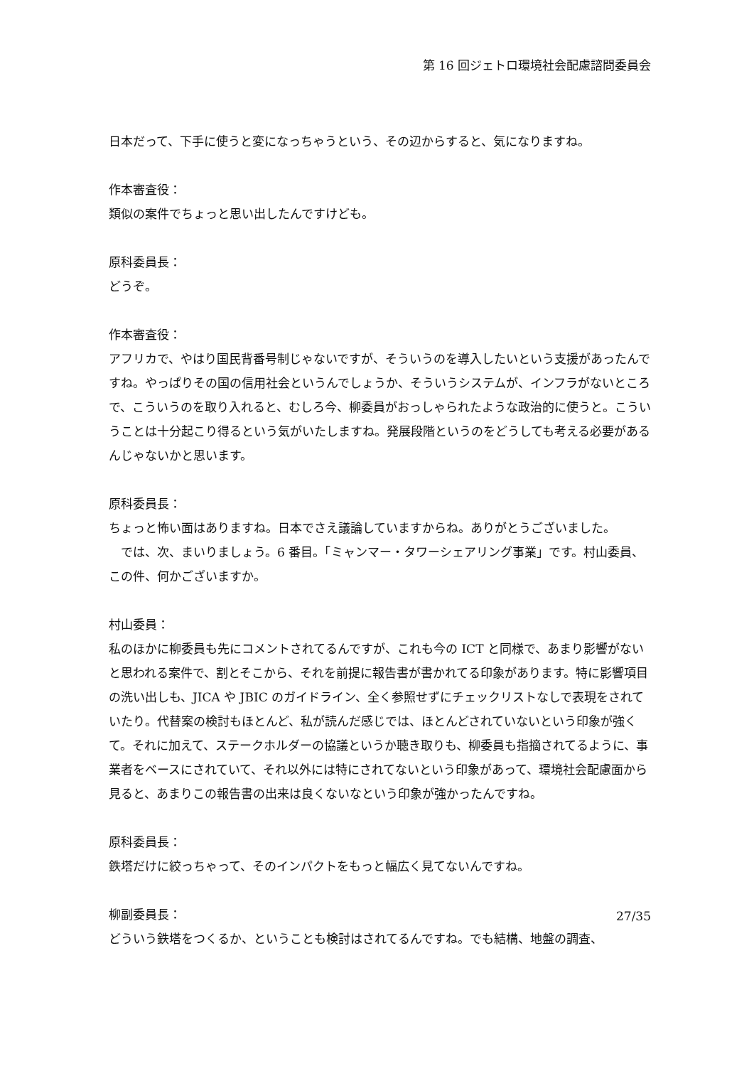第 16 回ジェトロ環境社会配慮諮問委員会
日本だって、下手に使うと変になっちゃうという、その辺からすると、気になりますね。
作本審査役：
類似の案件でちょっと思い出したんですけども。
原科委員長：
どうぞ。
作本審査役：
アフリカで、やはり国民背番号制じゃないですが、そういうのを導入したいという支援があったんですね。やっぱりその国の信用社会というんでしょうか、そういうシステムが、インフラがないところで、こういうのを取り入れると、むしろ今、柳委員がおっしゃられたような政治的に使うと。こういうことは十分起こり得るという気がいたしますね。発展段階というのをどうしても考える必要があるんじゃないかと思います。
原科委員長：
ちょっと怖い面はありますね。日本でさえ議論していますからね。ありがとうございました。
　では、次、まいりましょう。6 番目。「ミャンマー・タワーシェアリング事業」です。村山委員、この件、何かございますか。
村山委員：
私のほかに柳委員も先にコメントされてるんですが、これも今の ICT と同様で、あまり影響がないと思われる案件で、割とそこから、それを前提に報告書が書かれてる印象があります。特に影響項目の洗い出しも、JICA や JBIC のガイドライン、全く参照せずにチェックリストなしで表現をされていたり。代替案の検討もほとんど、私が読んだ感じでは、ほとんどされていないという印象が強くて。それに加えて、ステークホルダーの協議というか聴き取りも、柳委員も指摘されてるように、事業者をベースにされていて、それ以外には特にされてないという印象があって、環境社会配慮面から見ると、あまりこの報告書の出来は良くないなという印象が強かったんですね。
原科委員長：
鉄塔だけに絞っちゃって、そのインパクトをもっと幅広く見てないんですね。
柳副委員長：
どういう鉄塔をつくるか、ということも検討はされてるんですね。でも結構、地盤の調査、
27/35